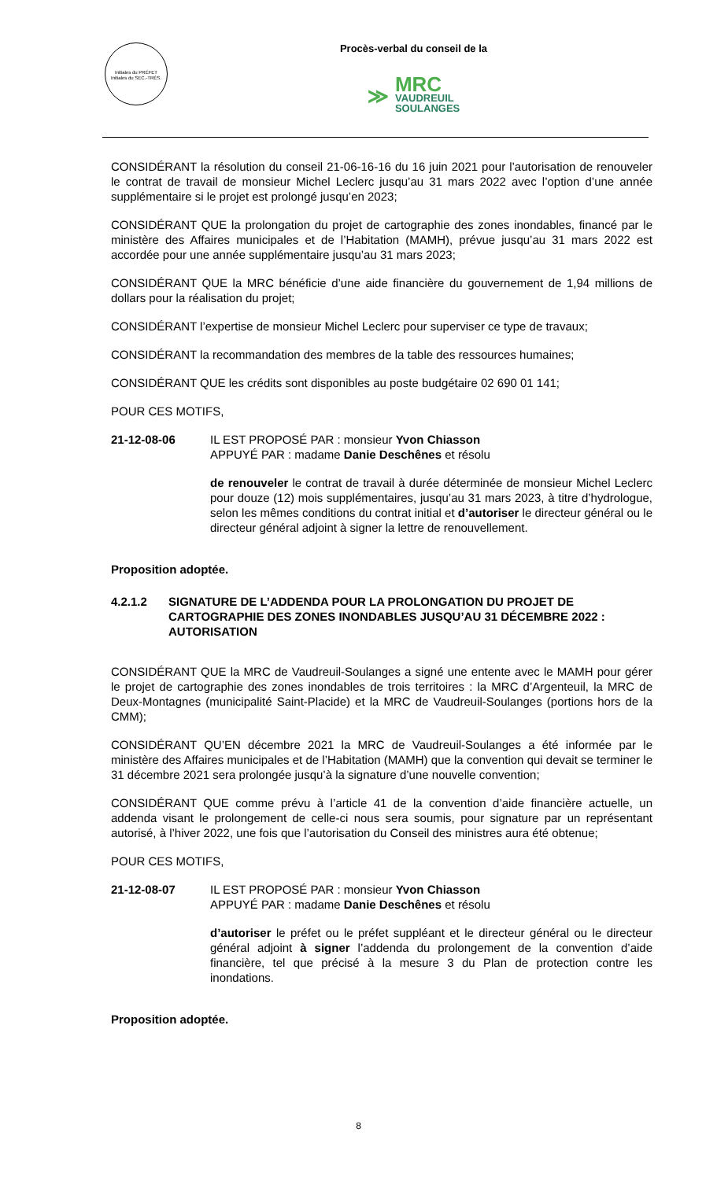Initiales du PRÉFET
Initiales du SEC.-TRÉS.
Procès-verbal du conseil de la
≫
MRC
VAUDREUIL
SOULANGES
CONSIDÉRANT la résolution du conseil 21-06-16-16 du 16 juin 2021 pour l’autorisation de renouveler le contrat de travail de monsieur Michel Leclerc jusqu’au 31 mars 2022 avec l’option d’une année supplémentaire si le projet est prolongé jusqu’en 2023;
CONSIDÉRANT QUE la prolongation du projet de cartographie des zones inondables, financé par le ministère des Affaires municipales et de l’Habitation (MAMH), prévue jusqu’au 31 mars 2022 est accordée pour une année supplémentaire jusqu’au 31 mars 2023;
CONSIDÉRANT QUE la MRC bénéficie d’une aide financière du gouvernement de 1,94 millions de dollars pour la réalisation du projet;
CONSIDÉRANT l’expertise de monsieur Michel Leclerc pour superviser ce type de travaux;
CONSIDÉRANT la recommandation des membres de la table des ressources humaines;
CONSIDÉRANT QUE les crédits sont disponibles au poste budgétaire 02 690 01 141;
POUR CES MOTIFS,
21-12-08-06 IL EST PROPOSÉ PAR : monsieur Yvon Chiasson
APPUYÉ PAR : madame Danie Deschênes et résolu
de renouveler le contrat de travail à durée déterminée de monsieur Michel Leclerc pour douze (12) mois supplémentaires, jusqu’au 31 mars 2023, à titre d’hydrologue, selon les mêmes conditions du contrat initial et d’autoriser le directeur général ou le directeur général adjoint à signer la lettre de renouvellement.
Proposition adoptée.
4.2.1.2 SIGNATURE DE L’ADDENDA POUR LA PROLONGATION DU PROJET DE CARTOGRAPHIE DES ZONES INONDABLES JUSQU’AU 31 DÉCEMBRE 2022 : AUTORISATION
CONSIDÉRANT QUE la MRC de Vaudreuil-Soulanges a signé une entente avec le MAMH pour gérer le projet de cartographie des zones inondables de trois territoires : la MRC d’Argenteuil, la MRC de Deux-Montagnes (municipalité Saint-Placide) et la MRC de Vaudreuil-Soulanges (portions hors de la CMM);
CONSIDÉRANT QU’EN décembre 2021 la MRC de Vaudreuil-Soulanges a été informée par le ministère des Affaires municipales et de l’Habitation (MAMH) que la convention qui devait se terminer le 31 décembre 2021 sera prolongée jusqu’à la signature d’une nouvelle convention;
CONSIDÉRANT QUE comme prévu à l’article 41 de la convention d’aide financière actuelle, un addenda visant le prolongement de celle-ci nous sera soumis, pour signature par un représentant autorisé, à l’hiver 2022, une fois que l’autorisation du Conseil des ministres aura été obtenue;
POUR CES MOTIFS,
21-12-08-07 IL EST PROPOSÉ PAR : monsieur Yvon Chiasson
APPUYÉ PAR : madame Danie Deschênes et résolu
d’autoriser le préfet ou le préfet suppléant et le directeur général ou le directeur général adjoint à signer l’addenda du prolongement de la convention d’aide financière, tel que précisé à la mesure 3 du Plan de protection contre les inondations.
Proposition adoptée.
8